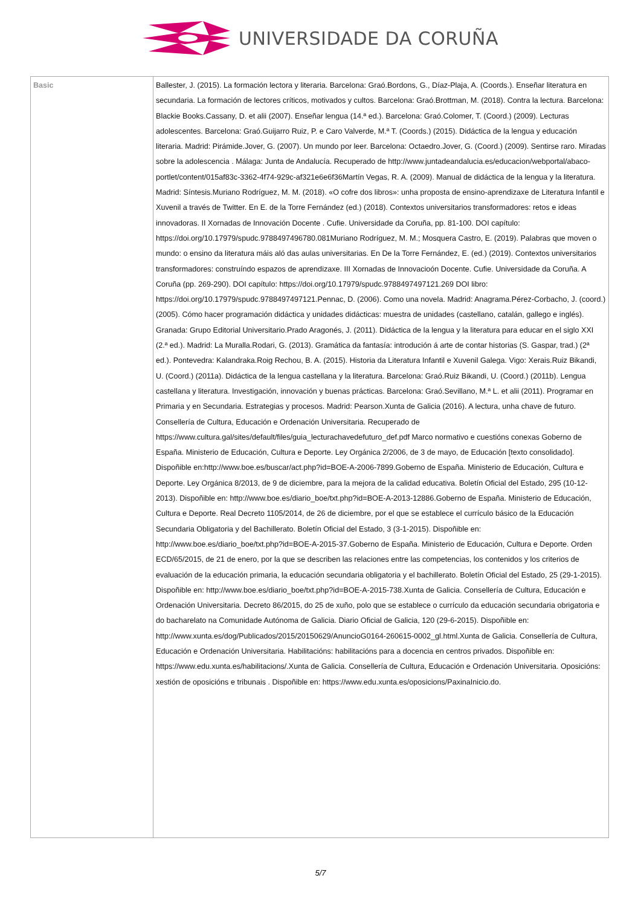UNIVERSIDADE DA CORUÑA
| Basic | Ballester, J. (2015). La formación lectora y literaria. Barcelona: Graó.Bordons, G., Díaz-Plaja, A. (Coords.). Enseñar literatura en secundaria. La formación de lectores críticos, motivados y cultos. Barcelona: Graó.Brottman, M. (2018). Contra la lectura. Barcelona: Blackie Books.Cassany, D. et alii (2007). Enseñar lengua (14.ª ed.). Barcelona: Graó.Colomer, T. (Coord.) (2009). Lecturas adolescentes. Barcelona: Graó.Guijarro Ruiz, P. e Caro Valverde, M.ª T. (Coords.) (2015). Didáctica de la lengua y educación literaria. Madrid: Pirámide.Jover, G. (2007). Un mundo por leer. Barcelona: Octaedro.Jover, G. (Coord.) (2009). Sentirse raro. Miradas sobre la adolescencia . Málaga: Junta de Andalucía. Recuperado de http://www.juntadeandalucia.es/educacion/webportal/abaco-portlet/content/015af83c-3362-4f74-929c-af321e6e6f36Martín Vegas, R. A. (2009). Manual de didáctica de la lengua y la literatura. Madrid: Síntesis.Muriano Rodríguez, M. M. (2018). «O cofre dos libros»: unha proposta de ensino-aprendizaxe de Literatura Infantil e Xuvenil a través de Twitter. En E. de la Torre Fernández (ed.) (2018). Contextos universitarios transformadores: retos e ideas innovadoras. II Xornadas de Innovación Docente . Cufie. Universidade da Coruña, pp. 81-100. DOI capítulo: https://doi.org/10.17979/spudc.9788497496780.081Muriano Rodríguez, M. M.; Mosquera Castro, E. (2019). Palabras que moven o mundo: o ensino da literatura máis aló das aulas universitarias. En De la Torre Fernández, E. (ed.) (2019). Contextos universitarios transformadores: construíndo espazos de aprendizaxe. III Xornadas de Innovacioón Docente. Cufie. Universidade da Coruña. A Coruña (pp. 269-290). DOI capítulo: https://doi.org/10.17979/spudc.9788497497121.269 DOI libro: https://doi.org/10.17979/spudc.9788497497121.Pennac, D. (2006). Como una novela. Madrid: Anagrama.Pérez-Corbacho, J. (coord.) (2005). Cómo hacer programación didáctica y unidades didácticas: muestra de unidades (castellano, catalán, gallego e inglés). Granada: Grupo Editorial Universitario.Prado Aragonés, J. (2011). Didáctica de la lengua y la literatura para educar en el siglo XXI (2.ª ed.). Madrid: La Muralla.Rodari, G. (2013). Gramática da fantasía: introdución á arte de contar historias (S. Gaspar, trad.) (2ª ed.). Pontevedra: Kalandraka.Roig Rechou, B. A. (2015). Historia da Literatura Infantil e Xuvenil Galega. Vigo: Xerais.Ruiz Bikandi, U. (Coord.) (2011a). Didáctica de la lengua castellana y la literatura. Barcelona: Graó.Ruiz Bikandi, U. (Coord.) (2011b). Lengua castellana y literatura. Investigación, innovación y buenas prácticas. Barcelona: Graó.Sevillano, M.ª L. et alii (2011). Programar en Primaria y en Secundaria. Estrategias y procesos. Madrid: Pearson.Xunta de Galicia (2016). A lectura, unha chave de futuro. Consellería de Cultura, Educación e Ordenación Universitaria. Recuperado de https://www.cultura.gal/sites/default/files/guia_lecturachavedefuturo_def.pdf Marco normativo e cuestións conexas Goberno de España. Ministerio de Educación, Cultura e Deporte. Ley Orgánica 2/2006, de 3 de mayo, de Educación [texto consolidado]. Dispoñible en:http://www.boe.es/buscar/act.php?id=BOE-A-2006-7899.Goberno de España. Ministerio de Educación, Cultura e Deporte. Ley Orgánica 8/2013, de 9 de diciembre, para la mejora de la calidad educativa. Boletín Oficial del Estado, 295 (10-12-2013). Dispoñible en: http://www.boe.es/diario_boe/txt.php?id=BOE-A-2013-12886.Goberno de España. Ministerio de Educación, Cultura e Deporte. Real Decreto 1105/2014, de 26 de diciembre, por el que se establece el currículo básico de la Educación Secundaria Obligatoria y del Bachillerato. Boletín Oficial del Estado, 3 (3-1-2015). Dispoñible en: http://www.boe.es/diario_boe/txt.php?id=BOE-A-2015-37.Goberno de España. Ministerio de Educación, Cultura e Deporte. Orden ECD/65/2015, de 21 de enero, por la que se describen las relaciones entre las competencias, los contenidos y los criterios de evaluación de la educación primaria, la educación secundaria obligatoria y el bachillerato. Boletín Oficial del Estado, 25 (29-1-2015). Dispoñible en: http://www.boe.es/diario_boe/txt.php?id=BOE-A-2015-738.Xunta de Galicia. Consellería de Cultura, Educación e Ordenación Universitaria. Decreto 86/2015, do 25 de xuño, polo que se establece o currículo da educación secundaria obrigatoria e do bacharelato na Comunidade Autónoma de Galicia. Diario Oficial de Galicia, 120 (29-6-2015). Dispoñible en: http://www.xunta.es/dog/Publicados/2015/20150629/AnuncioG0164-260615-0002_gl.html.Xunta de Galicia. Consellería de Cultura, Educación e Ordenación Universitaria. Habilitacións: habilitacións para a docencia en centros privados. Dispoñible en: https://www.edu.xunta.es/habilitacions/.Xunta de Galicia. Consellería de Cultura, Educación e Ordenación Universitaria. Oposicións: xestión de oposicións e tribunais . Dispoñible en: https://www.edu.xunta.es/oposicions/PaxinaInicio.do. |
5/7